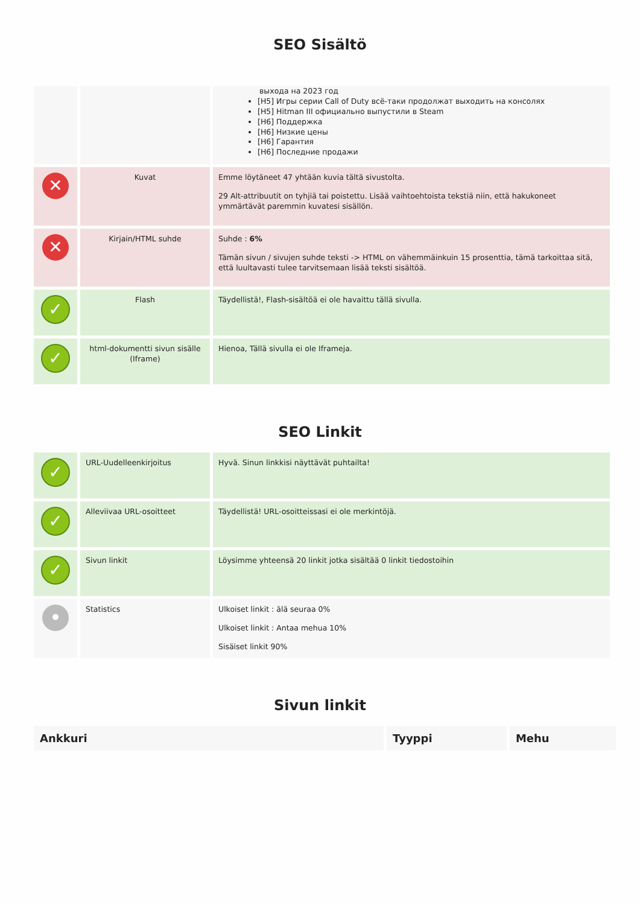SEO Sisältö
| | | выхода на 2023 год [H5] Игры серии Call of Duty всё-таки продолжат выходить на консолях [H5] Hitman III официально выпустили в Steam [H6] Поддержка [H6] Низкие цены [H6] Гарантия [H6] Последние продажи |
| ✕ | Kuvat | Emme löytäneet 47 yhtään kuvia tältä sivustolta. 29 Alt-attribuutit on tyhjiä tai poistettu. Lisää vaihtoehtoista tekstiä niin, että hakukoneet ymmärtävät paremmin kuvatesi sisällön. |
| ✕ | Kirjain/HTML suhde | Suhde : 6% Tämän sivun / sivujen suhde teksti -> HTML on vähemmäinkuin 15 prosenttia, tämä tarkoittaa sitä, että luultavasti tulee tarvitsemaan lisää teksti sisältöä. |
| ✓ | Flash | Täydellistä!, Flash-sisältöä ei ole havaittu tällä sivulla. |
| ✓ | html-dokumentti sivun sisälle (Iframe) | Hienoa, Tällä sivulla ei ole Iframeja. |
SEO Linkit
| ✓ | URL-Uudelleenkirjoitus | Hyvä. Sinun linkkisi näyttävät puhtailta! |
| ✓ | Alleviivaa URL-osoitteet | Täydellistä! URL-osoitteissasi ei ole merkintöjä. |
| ✓ | Sivun linkit | Löysimme yhteensä 20 linkit jotka sisältää 0 linkit tiedostoihin |
| • | Statistics | Ulkoiset linkit : älä seuraa 0% Ulkoiset linkit : Antaa mehua 10% Sisäiset linkit 90% |
Sivun linkit
| Ankkuri | Tyyppi | Mehu |
| --- | --- | --- |